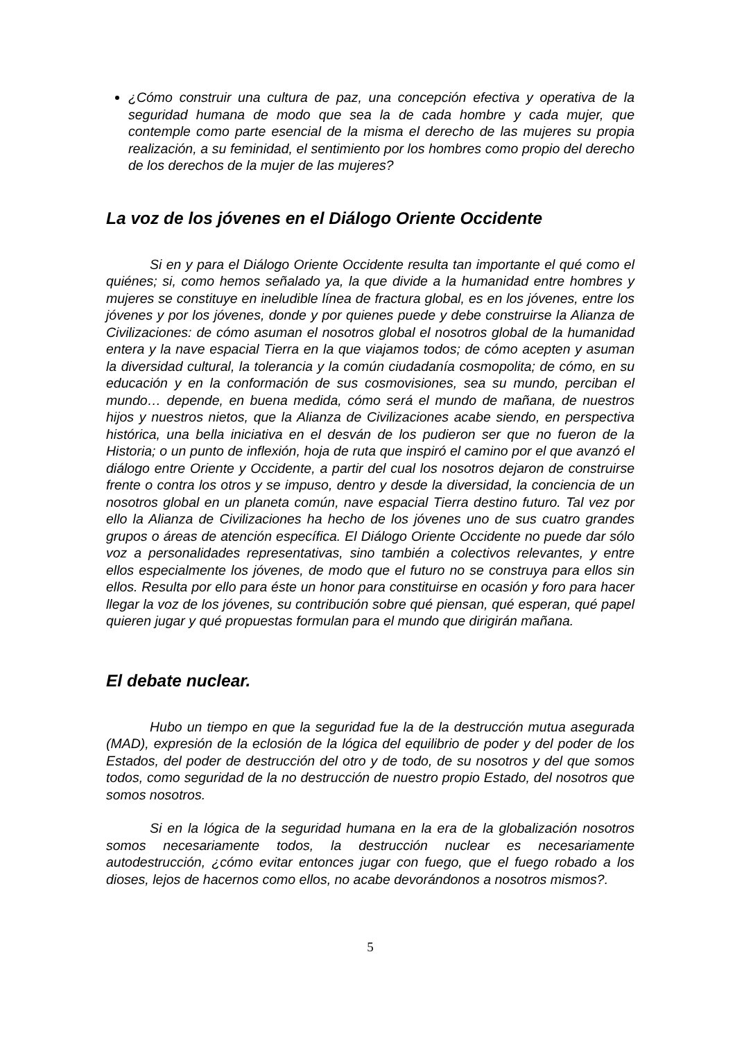¿Cómo construir una cultura de paz, una concepción efectiva y operativa de la seguridad humana de modo que sea la de cada hombre y cada mujer, que contemple como parte esencial de la misma el derecho de las mujeres su propia realización, a su feminidad, el sentimiento por los hombres como propio del derecho de los derechos de la mujer de las mujeres?
La voz de los jóvenes en el Diálogo Oriente Occidente
Si en y para el Diálogo Oriente Occidente resulta tan importante el qué como el quiénes; si, como hemos señalado ya, la que divide a la humanidad entre hombres y mujeres se constituye en ineludible línea de fractura global, es en los jóvenes, entre los jóvenes y por los jóvenes, donde y por quienes puede y debe construirse la Alianza de Civilizaciones: de cómo asuman el nosotros global el nosotros global de la humanidad entera y la nave espacial Tierra en la que viajamos todos; de cómo acepten y asuman la diversidad cultural, la tolerancia y la común ciudadanía cosmopolita; de cómo, en su educación y en la conformación de sus cosmovisiones, sea su mundo, perciban el mundo… depende, en buena medida, cómo será el mundo de mañana, de nuestros hijos y nuestros nietos, que la Alianza de Civilizaciones acabe siendo, en perspectiva histórica, una bella iniciativa en el desván de los pudieron ser que no fueron de la Historia; o un punto de inflexión, hoja de ruta que inspiró el camino por el que avanzó el diálogo entre Oriente y Occidente, a partir del cual los nosotros dejaron de construirse frente o contra los otros y se impuso, dentro y desde la diversidad, la conciencia de un nosotros global en un planeta común, nave espacial Tierra destino futuro. Tal vez por ello la Alianza de Civilizaciones ha hecho de los jóvenes uno de sus cuatro grandes grupos o áreas de atención específica. El Diálogo Oriente Occidente no puede dar sólo voz a personalidades representativas, sino también a colectivos relevantes, y entre ellos especialmente los jóvenes, de modo que el futuro no se construya para ellos sin ellos. Resulta por ello para éste un honor para constituirse en ocasión y foro para hacer llegar la voz de los jóvenes, su contribución sobre qué piensan, qué esperan, qué papel quieren jugar y qué propuestas formulan para el mundo que dirigirán mañana.
El debate nuclear.
Hubo un tiempo en que la seguridad fue la de la destrucción mutua asegurada (MAD), expresión de la eclosión de la lógica del equilibrio de poder y del poder de los Estados, del poder de destrucción del otro y de todo, de su nosotros y del que somos todos, como seguridad de la no destrucción de nuestro propio Estado, del nosotros que somos nosotros.
Si en la lógica de la seguridad humana en la era de la globalización nosotros somos necesariamente todos, la destrucción nuclear es necesariamente autodestrucción, ¿cómo evitar entonces jugar con fuego, que el fuego robado a los dioses, lejos de hacernos como ellos, no acabe devorándonos a nosotros mismos?.
5